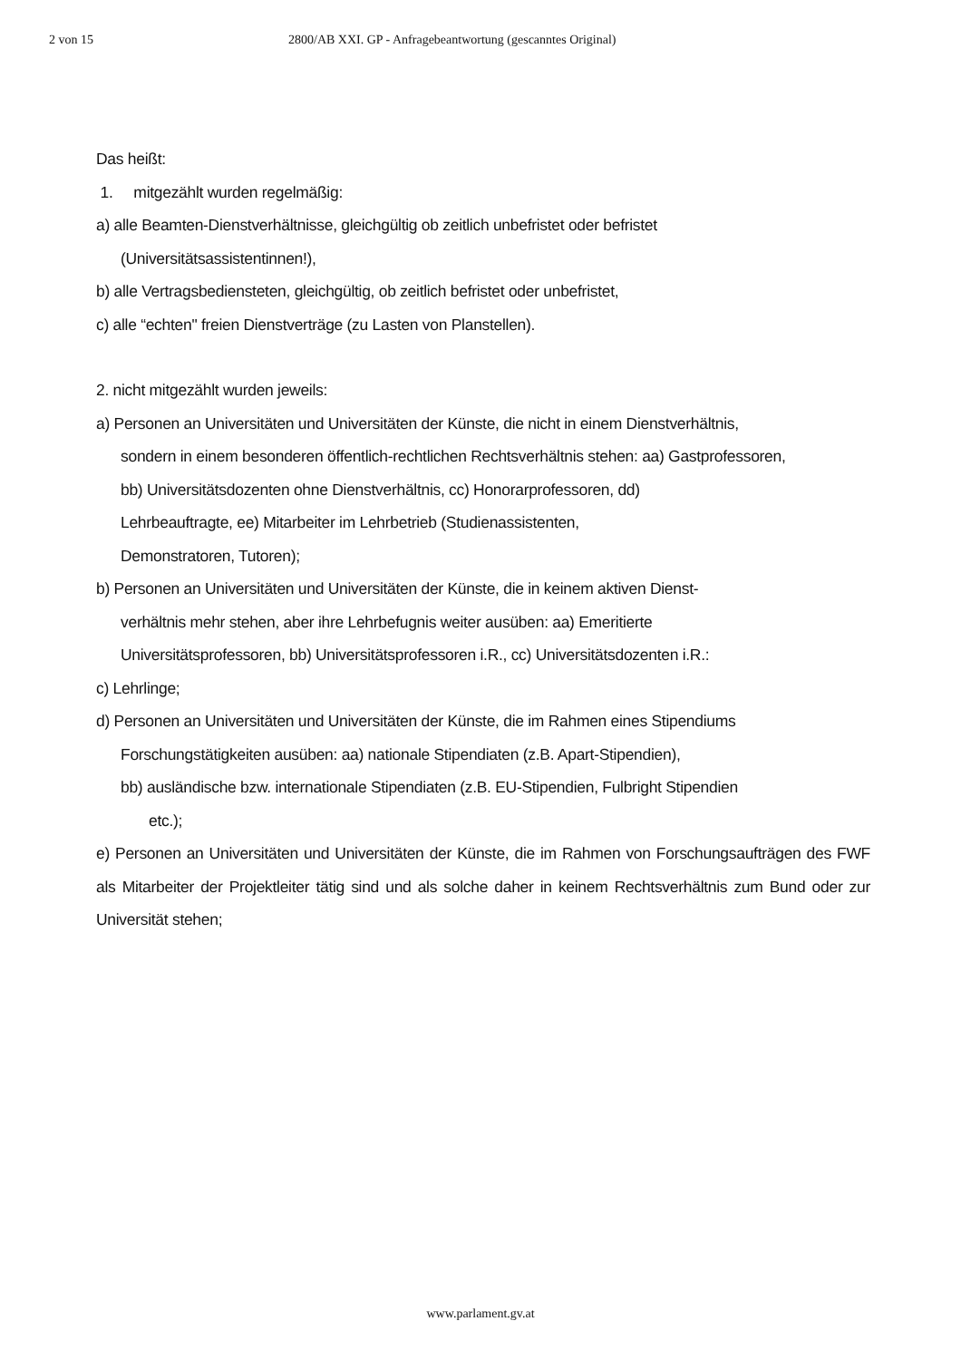2 von 15 2800/AB XXI. GP - Anfragebeantwortung (gescanntes Original)
Das heißt:
1. mitgezählt wurden regelmäßig:
a) alle Beamten-Dienstverhältnisse, gleichgültig ob zeitlich unbefristet oder befristet
(Universitätsassistentinnen!),
b) alle Vertragsbediensteten, gleichgültig, ob zeitlich befristet oder unbefristet,
c) alle “echten" freien Dienstverträge (zu Lasten von Planstellen).
2. nicht mitgezählt wurden jeweils:
a) Personen an Universitäten und Universitäten der Künste, die nicht in einem Dienstverhältnis,
sondern in einem besonderen öffentlich-rechtlichen Rechtsverhältnis stehen: aa) Gastprofessoren,
bb) Universitätsdozenten ohne Dienstverhältnis, cc) Honorarprofessoren, dd)
Lehrbeauftragte, ee) Mitarbeiter im Lehrbetrieb (Studienassistenten,
Demonstratoren, Tutoren);
b) Personen an Universitäten und Universitäten der Künste, die in keinem aktiven Dienst-
verhältnis mehr stehen, aber ihre Lehrbefugnis weiter ausüben: aa) Emeritierte
Universitätsprofessoren, bb) Universitätsprofessoren i.R., cc) Universitätsdozenten i.R.:
c) Lehrlinge;
d) Personen an Universitäten und Universitäten der Künste, die im Rahmen eines Stipendiums
Forschungstätigkeiten ausüben: aa) nationale Stipendiaten (z.B. Apart-Stipendien),
bb) ausländische bzw. internationale Stipendiaten (z.B. EU-Stipendien, Fulbright Stipendien
etc.);
e) Personen an Universitäten und Universitäten der Künste, die im Rahmen von Forschungsaufträgen des FWF als Mitarbeiter der Projektleiter tätig sind und als solche daher in keinem Rechtsverhältnis zum Bund oder zur Universität stehen;
www.parlament.gv.at